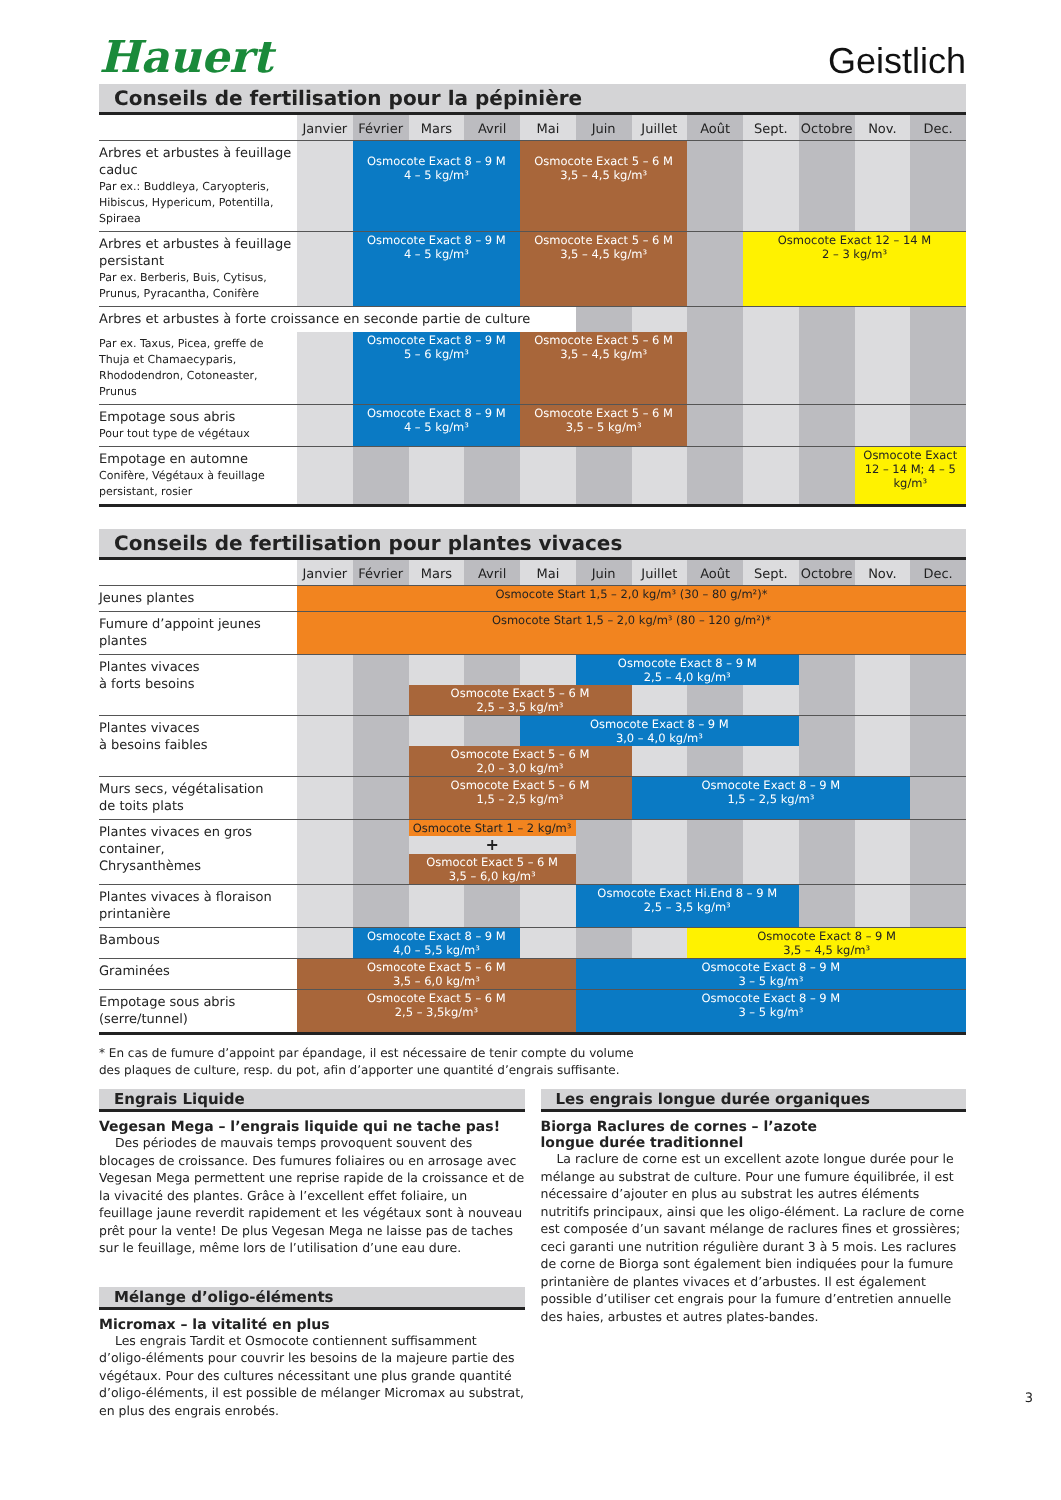Hauert
Geistlich
Conseils de fertilisation pour la pépinière
| | Janvier | Février | Mars | Avril | Mai | Juin | Juillet | Août | Sept. | Octobre | Nov. | Dec. |
| --- | --- | --- | --- | --- | --- | --- | --- | --- | --- | --- | --- | --- |
| Arbres et arbustes à feuillage caduc Par ex.: Buddleya, Caryopteris, Hibiscus, Hypericum, Potentilla, Spiraea | | Osmocote Exact 8 – 9 M 4 – 5 kg/m³ | | | Osmocote Exact 5 – 6 M 3,5 – 4,5 kg/m³ | | | | | | | |
| Arbres et arbustes à feuillage persistant Par ex. Berberis, Buis, Cytisus, Prunus, Pyracantha, Conifère | | Osmocote Exact 8 – 9 M 4 – 5 kg/m³ | | | Osmocote Exact 5 – 6 M 3,5 – 4,5 kg/m³ | | | | Osmocote Exact 12 – 14 M 2 – 3 kg/m³ | | | |
| Arbres et arbustes à forte croissance en seconde partie de culture | | | | | | | | | | | | |
| Par ex. Taxus, Picea, greffe de Thuja et Chamaecyparis, Rhododendron, Cotoneaster, Prunus | | Osmocote Exact 8 – 9 M 5 – 6 kg/m³ | | | Osmocote Exact 5 – 6 M 3,5 – 4,5 kg/m³ | | | | | | | |
| Empotage sous abris Pour tout type de végétaux | | Osmocote Exact 8 – 9 M 4 – 5 kg/m³ | | | Osmocote Exact 5 – 6 M 3,5 – 5 kg/m³ | | | | | | | |
| Empotage en automne Conifère, Végétaux à feuillage persistant, rosier | | | | | | | | | | | Osmocote Exact 12 – 14 M; 4 – 5 kg/m³ | |
Conseils de fertilisation pour plantes vivaces
| | Janvier | Février | Mars | Avril | Mai | Juin | Juillet | Août | Sept. | Octobre | Nov. | Dec. |
| --- | --- | --- | --- | --- | --- | --- | --- | --- | --- | --- | --- | --- |
| Jeunes plantes | Osmocote Start 1,5 – 2,0 kg/m³ (30 – 80 g/m²)* | | | | | | | | | | | |
| Fumure d’appoint jeunes plantes | Osmocote Start 1,5 – 2,0 kg/m³ (80 – 120 g/m²)* | | | | | | | | | | | |
| Plantes vivaces à forts besoins | | | | | | Osmocote Exact 8 – 9 M 2,5 – 4,0 kg/m³ | | | | | | |
| | | | Osmocote Exact 5 – 6 M 2,5 – 3,5 kg/m³ | | | | | | | | | |
| Plantes vivaces à besoins faibles | | | | | Osmocote Exact 8 – 9 M 3,0 – 4,0 kg/m³ | | | | | | | |
| | | | Osmocote Exact 5 – 6 M 2,0 – 3,0 kg/m³ | | | | | | | | | |
| Murs secs, végétalisation de toits plats | | | Osmocote Exact 5 – 6 M 1,5 – 2,5 kg/m³ | | | | Osmocote Exact 8 – 9 M 1,5 – 2,5 kg/m³ | | | | | |
| Plantes vivaces en gros container, Chrysanthèmes | | | Osmocote Start 1 – 2 kg/m³ | | | | | | | | | |
| | | | + | | | | | | | | | |
| | | | Osmocot Exact 5 – 6 M 3,5 – 6,0 kg/m³ | | | | | | | | | |
| Plantes vivaces à floraison printanière | | | | | | Osmocote Exact Hi.End 8 – 9 M 2,5 – 3,5 kg/m³ | | | | | | |
| Bambous | | Osmocote Exact 8 – 9 M 4,0 – 5,5 kg/m³ | | | | | | Osmocote Exact 8 – 9 M 3,5 – 4,5 kg/m³ | | | | |
| Graminées | Osmocote Exact 5 – 6 M 3,5 – 6,0 kg/m³ | | | | | Osmocote Exact 8 – 9 M 3 – 5 kg/m³ | | | | | | |
| Empotage sous abris (serre/tunnel) | Osmocote Exact 5 – 6 M 2,5 – 3,5kg/m³ | | | | | Osmocote Exact 8 – 9 M 3 – 5 kg/m³ | | | | | | |
* En cas de fumure d’appoint par épandage, il est nécessaire de tenir compte du volume
des plaques de culture, resp. du pot, afin d’apporter une quantité d’engrais suffisante.
Engrais Liquide
Vegesan Mega – l’engrais liquide qui ne tache pas!
Des périodes de mauvais temps provoquent souvent des blocages de croissance. Des fumures foliaires ou en arrosage avec Vegesan Mega permettent une reprise rapide de la croissance et de la vivacité des plantes. Grâce à l’excellent effet foliaire, un feuillage jaune reverdit rapidement et les végétaux sont à nouveau prêt pour la vente! De plus Vegesan Mega ne laisse pas de taches sur le feuillage, même lors de l’utilisation d’une eau dure.
Mélange d’oligo-éléments
Micromax – la vitalité en plus
Les engrais Tardit et Osmocote contiennent suffisamment d’oligo-éléments pour couvrir les besoins de la majeure partie des végétaux. Pour des cultures nécessitant une plus grande quantité d’oligo-éléments, il est possible de mélanger Micromax au substrat, en plus des engrais enrobés.
Les engrais longue durée organiques
Biorga Raclures de cornes – l’azote
longue durée traditionnel
La raclure de corne est un excellent azote longue durée pour le mélange au substrat de culture. Pour une fumure équilibrée, il est nécessaire d’ajouter en plus au substrat les autres éléments nutritifs principaux, ainsi que les oligo-élément. La raclure de corne est composée d’un savant mélange de raclures fines et grossières; ceci garanti une nutrition régulière durant 3 à 5 mois. Les raclures de corne de Biorga sont également bien indiquées pour la fumure printanière de plantes vivaces et d’arbustes. Il est également possible d’utiliser cet engrais pour la fumure d’entretien annuelle des haies, arbustes et autres plates-bandes.
3